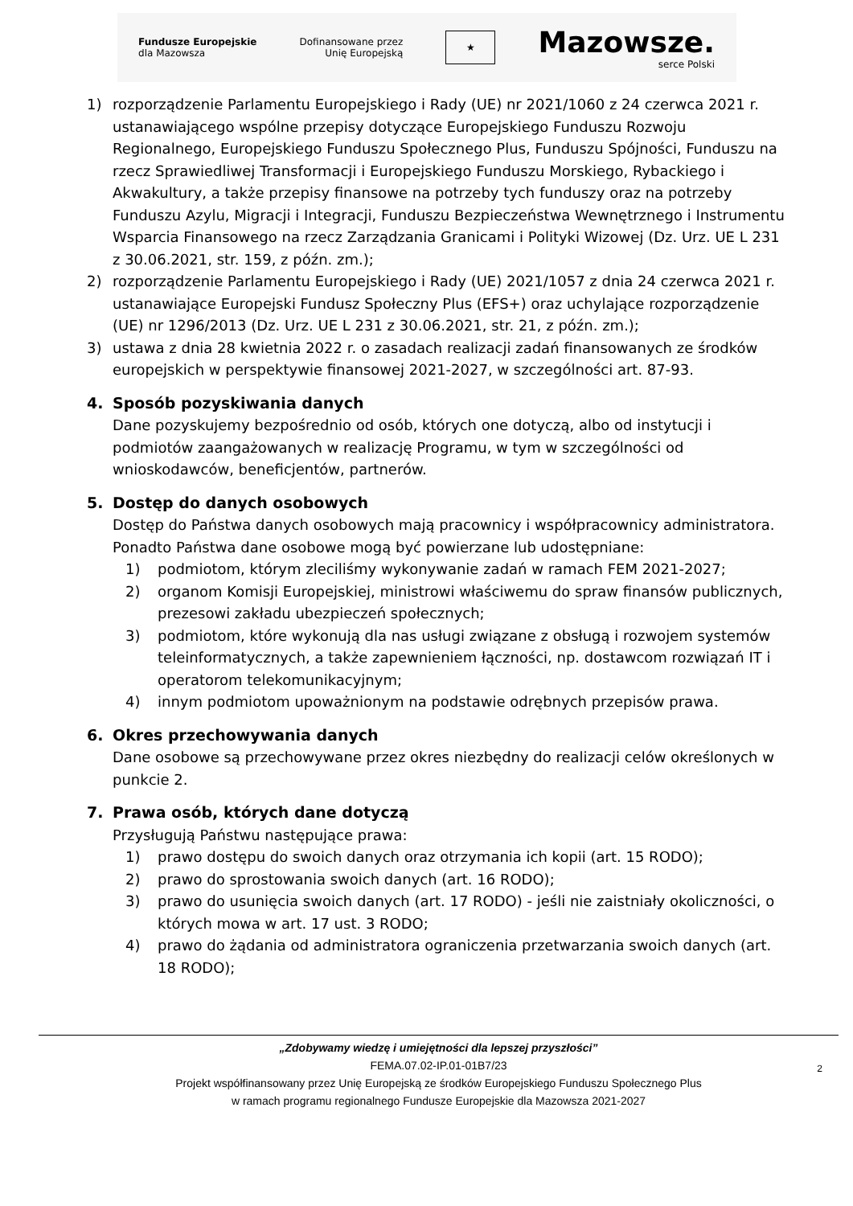Fundusze Europejskie
dla Mazowsza
Dofinansowane przez
Unię Europejską
★
Mazowsze.
serce Polski
1) rozporządzenie Parlamentu Europejskiego i Rady (UE) nr 2021/1060 z 24 czerwca 2021 r. ustanawiającego wspólne przepisy dotyczące Europejskiego Funduszu Rozwoju Regionalnego, Europejskiego Funduszu Społecznego Plus, Funduszu Spójności, Funduszu na rzecz Sprawiedliwej Transformacji i Europejskiego Funduszu Morskiego, Rybackiego i Akwakultury, a także przepisy finansowe na potrzeby tych funduszy oraz na potrzeby Funduszu Azylu, Migracji i Integracji, Funduszu Bezpieczeństwa Wewnętrznego i Instrumentu Wsparcia Finansowego na rzecz Zarządzania Granicami i Polityki Wizowej (Dz. Urz. UE L 231 z 30.06.2021, str. 159, z późn. zm.);
2) rozporządzenie Parlamentu Europejskiego i Rady (UE) 2021/1057 z dnia 24 czerwca 2021 r. ustanawiające Europejski Fundusz Społeczny Plus (EFS+) oraz uchylające rozporządzenie (UE) nr 1296/2013 (Dz. Urz. UE L 231 z 30.06.2021, str. 21, z późn. zm.);
3) ustawa z dnia 28 kwietnia 2022 r. o zasadach realizacji zadań finansowanych ze środków europejskich w perspektywie finansowej 2021-2027, w szczególności art. 87-93.
4. Sposób pozyskiwania danych
Dane pozyskujemy bezpośrednio od osób, których one dotyczą, albo od instytucji i podmiotów zaangażowanych w realizację Programu, w tym w szczególności od wnioskodawców, beneficjentów, partnerów.
5. Dostęp do danych osobowych
Dostęp do Państwa danych osobowych mają pracownicy i współpracownicy administratora. Ponadto Państwa dane osobowe mogą być powierzane lub udostępniane:
1) podmiotom, którym zleciliśmy wykonywanie zadań w ramach FEM 2021-2027;
2) organom Komisji Europejskiej, ministrowi właściwemu do spraw finansów publicznych, prezesowi zakładu ubezpieczeń społecznych;
3) podmiotom, które wykonują dla nas usługi związane z obsługą i rozwojem systemów teleinformatycznych, a także zapewnieniem łączności, np. dostawcom rozwiązań IT i operatorom telekomunikacyjnym;
4) innym podmiotom upoważnionym na podstawie odrębnych przepisów prawa.
6. Okres przechowywania danych
Dane osobowe są przechowywane przez okres niezbędny do realizacji celów określonych w punkcie 2.
7. Prawa osób, których dane dotyczą
Przysługują Państwu następujące prawa:
1) prawo dostępu do swoich danych oraz otrzymania ich kopii (art. 15 RODO);
2) prawo do sprostowania swoich danych (art. 16 RODO);
3) prawo do usunięcia swoich danych (art. 17 RODO) - jeśli nie zaistniały okoliczności, o których mowa w art. 17 ust. 3 RODO;
4) prawo do żądania od administratora ograniczenia przetwarzania swoich danych (art. 18 RODO);
„Zdobywamy wiedzę i umiejętności dla lepszej przyszłości”
FEMA.07.02-IP.01-01B7/23
Projekt współfinansowany przez Unię Europejską ze środków Europejskiego Funduszu Społecznego Plus
w ramach programu regionalnego Fundusze Europejskie dla Mazowsza 2021-2027
2